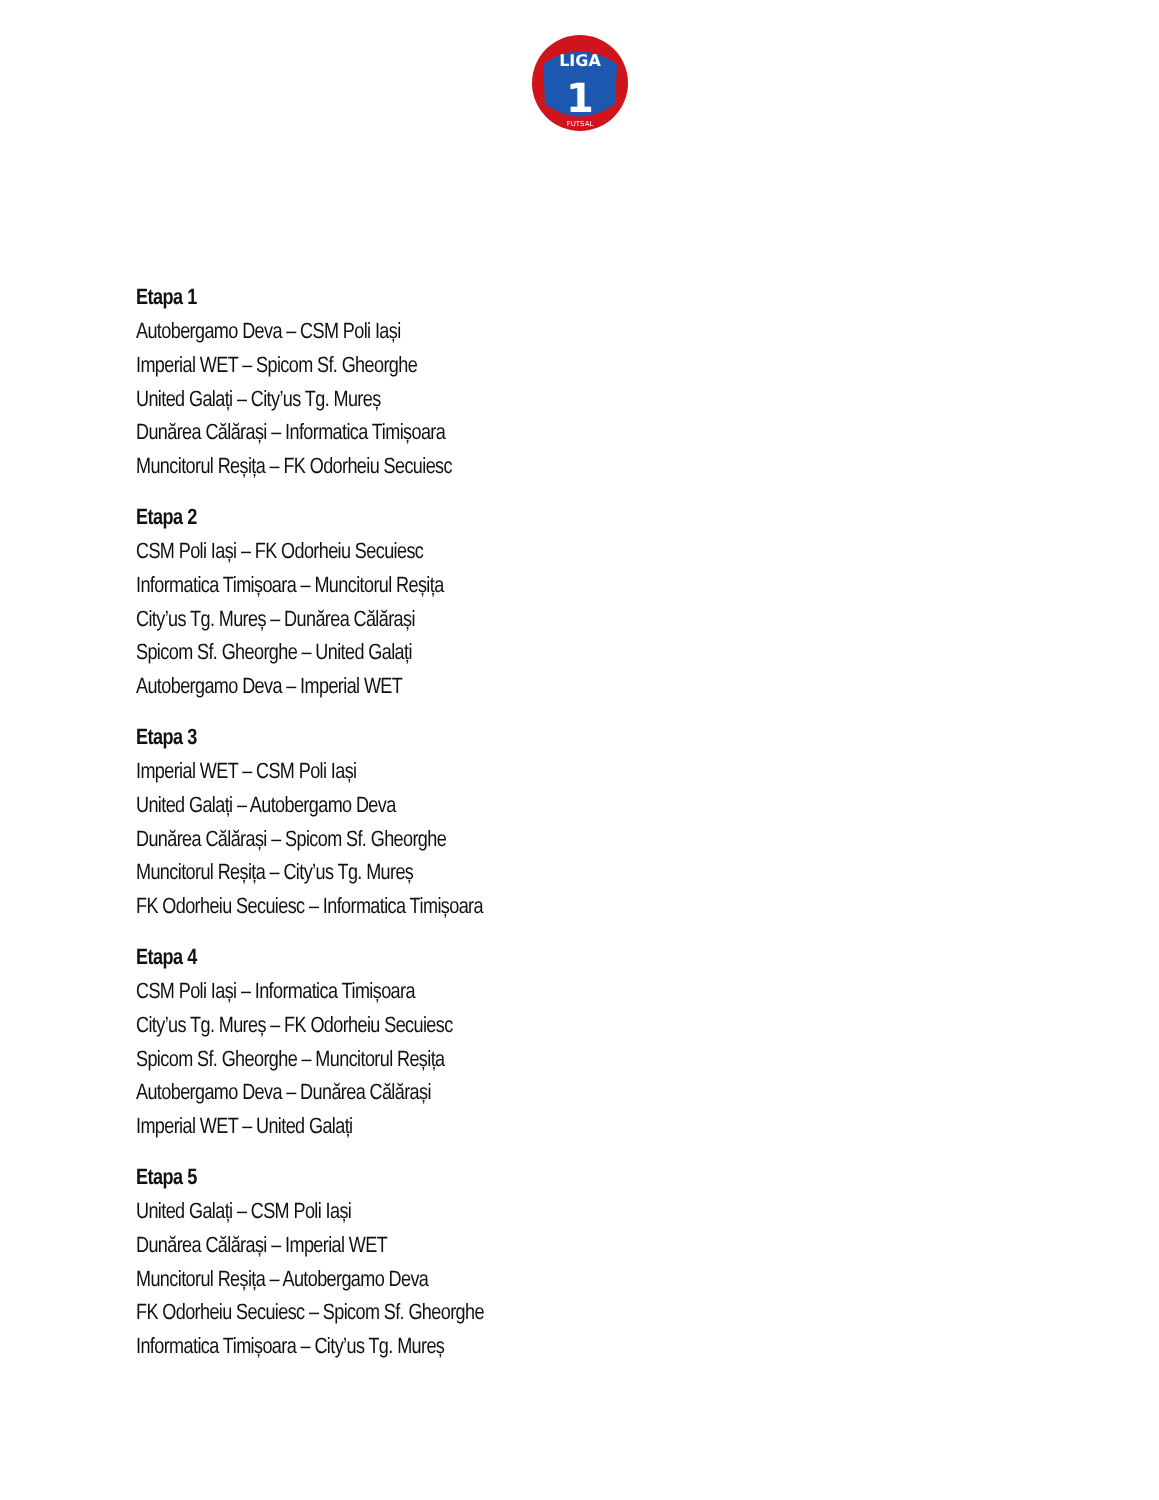LIGA
1
FUTSAL
Etapa 1
Autobergamo Deva – CSM Poli Iași
Imperial WET – Spicom Sf. Gheorghe
United Galați – City’us Tg. Mureș
Dunărea Călărași – Informatica Timișoara
Muncitorul Reșița – FK Odorheiu Secuiesc
Etapa 2
CSM Poli Iași – FK Odorheiu Secuiesc
Informatica Timișoara – Muncitorul Reșița
City’us Tg. Mureș – Dunărea Călărași
Spicom Sf. Gheorghe – United Galați
Autobergamo Deva – Imperial WET
Etapa 3
Imperial WET – CSM Poli Iași
United Galați – Autobergamo Deva
Dunărea Călărași – Spicom Sf. Gheorghe
Muncitorul Reșița – City’us Tg. Mureș
FK Odorheiu Secuiesc – Informatica Timișoara
Etapa 4
CSM Poli Iași – Informatica Timișoara
City’us Tg. Mureș – FK Odorheiu Secuiesc
Spicom Sf. Gheorghe – Muncitorul Reșița
Autobergamo Deva – Dunărea Călărași
Imperial WET – United Galați
Etapa 5
United Galați – CSM Poli Iași
Dunărea Călărași – Imperial WET
Muncitorul Reșița – Autobergamo Deva
FK Odorheiu Secuiesc – Spicom Sf. Gheorghe
Informatica Timișoara – City’us Tg. Mureș